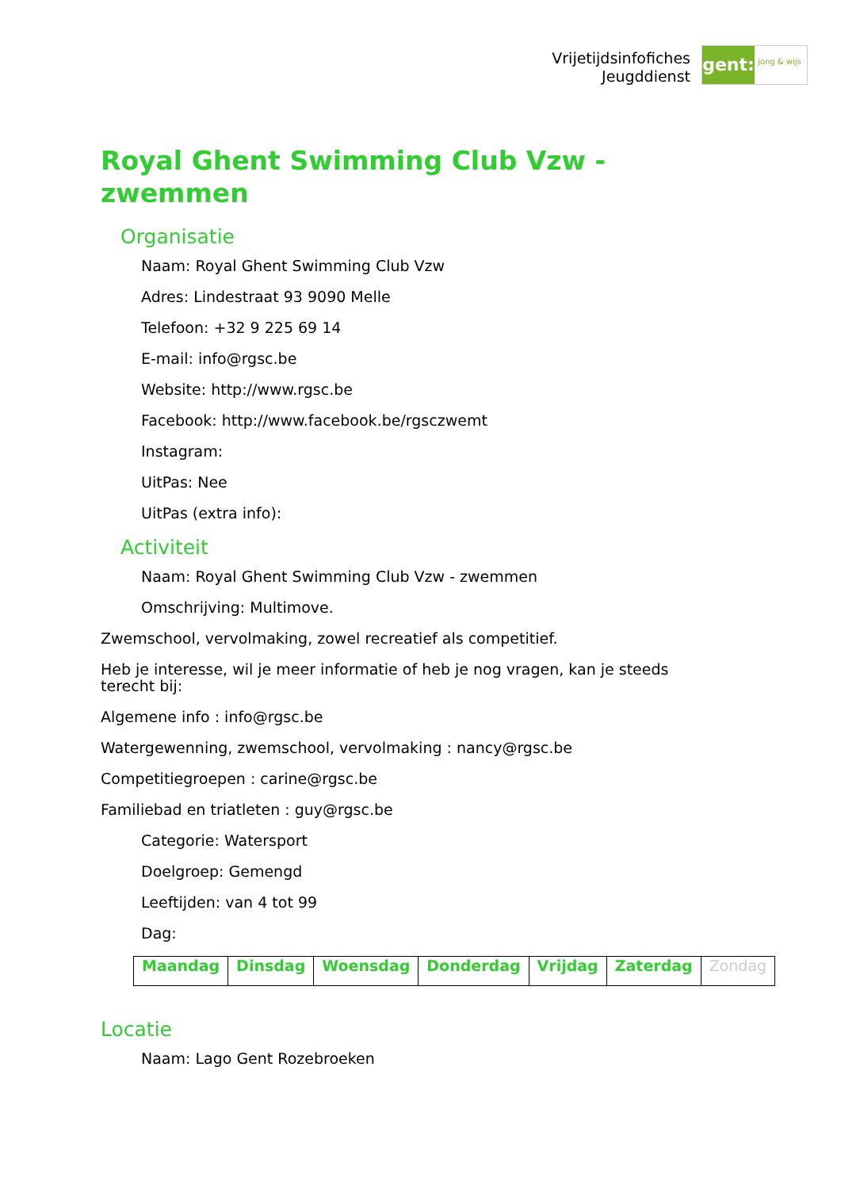Vrijetijdsinfofiches
Jeugddienst
gent:
jong & wijs
Royal Ghent Swimming Club Vzw - zwemmen
Organisatie
Naam: Royal Ghent Swimming Club Vzw
Adres: Lindestraat 93 9090 Melle
Telefoon: +32 9 225 69 14
E-mail: info@rgsc.be
Website: http://www.rgsc.be
Facebook: http://www.facebook.be/rgsczwemt
Instagram:
UitPas: Nee
UitPas (extra info):
Activiteit
Naam: Royal Ghent Swimming Club Vzw - zwemmen
Omschrijving: Multimove.
Zwemschool, vervolmaking, zowel recreatief als competitief.
Heb je interesse, wil je meer informatie of heb je nog vragen, kan je steeds terecht bij:
Algemene info : info@rgsc.be
Watergewenning, zwemschool, vervolmaking : nancy@rgsc.be
Competitiegroepen : carine@rgsc.be
Familiebad en triatleten : guy@rgsc.be
Categorie: Watersport
Doelgroep: Gemengd
Leeftijden: van 4 tot 99
Dag:
| Maandag | Dinsdag | Woensdag | Donderdag | Vrijdag | Zaterdag | Zondag |
Locatie
Naam: Lago Gent Rozebroeken